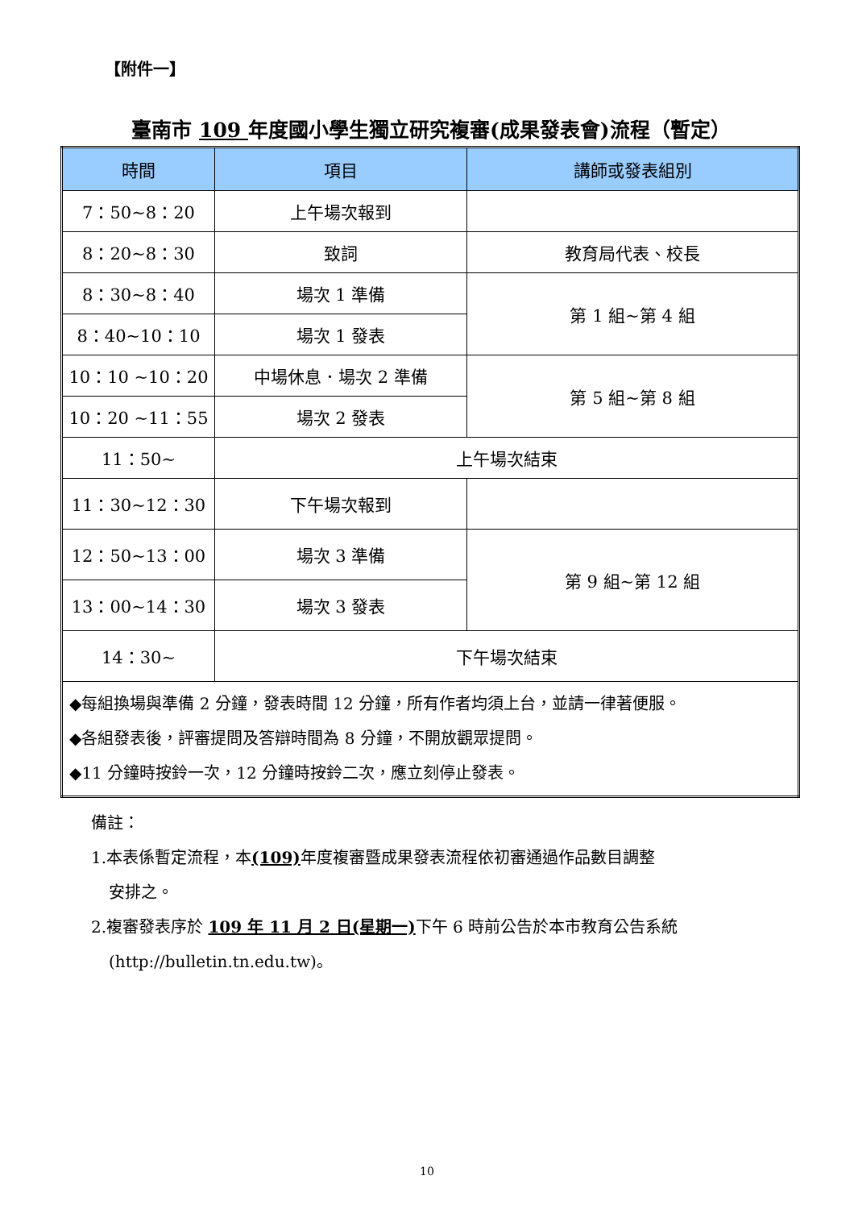【附件一】
臺南市 109 年度國小學生獨立研究複審(成果發表會)流程（暫定）
| 時間 | 項目 | 講師或發表組別 |
| --- | --- | --- |
| 7：50~8：20 | 上午場次報到 | |
| 8：20~8：30 | 致詞 | 教育局代表、校長 |
| 8：30~8：40 | 場次 1 準備 | 第 1 組~第 4 組 |
| 8：40~10：10 | 場次 1 發表 | |
| 10：10 ~10：20 | 中場休息．場次 2 準備 | 第 5 組~第 8 組 |
| 10：20 ~11：55 | 場次 2 發表 | |
| 11：50~ | 上午場次結束 | |
| 11：30~12：30 | 下午場次報到 | |
| 12：50~13：00 | 場次 3 準備 | 第 9 組~第 12 組 |
| 13：00~14：30 | 場次 3 發表 | |
| 14：30~ | 下午場次結束 | |
| ◆每組換場與準備 2 分鐘，發表時間 12 分鐘，所有作者均須上台，並請一律著便服。 ◆各組發表後，評審提問及答辯時間為 8 分鐘，不開放觀眾提問。 ◆11 分鐘時按鈴一次，12 分鐘時按鈴二次，應立刻停止發表。 | | |
備註：
1.本表係暫定流程，本(109) 年度複審暨成果發表流程依初審通過作品數目調整
安排之。
2.複審發表序於 109 年 11 月 2 日(星期一) 下午 6 時前公告於本市教育公告系統
(http://bulletin.tn.edu.tw)。
10